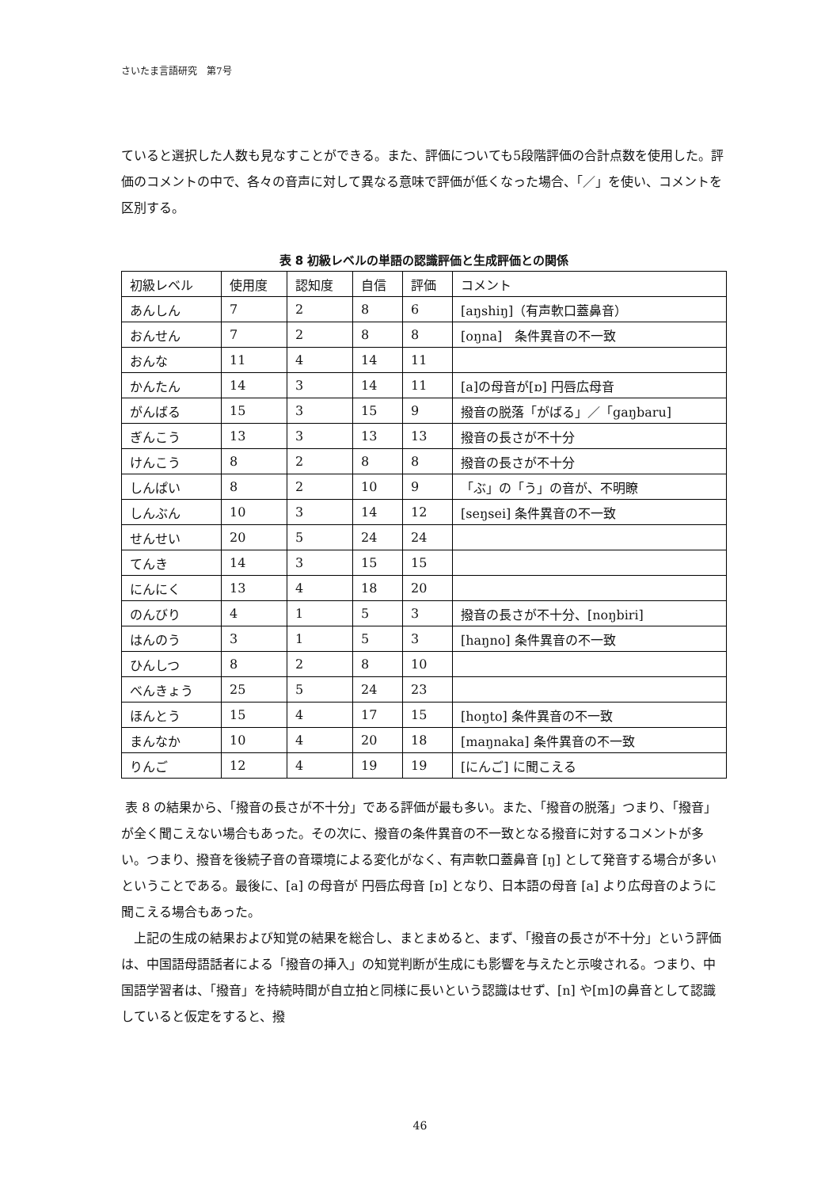さいたま言語研究　第7号
ていると選択した人数も見なすことができる。また、評価についても5段階評価の合計点数を使用した。評価のコメントの中で、各々の音声に対して異なる意味で評価が低くなった場合、「／」を使い、コメントを区別する。
表 8 初級レベルの単語の認識評価と生成評価との関係
| 初級レベル | 使用度 | 認知度 | 自信 | 評価 | コメント |
| あんしん | 7 | 2 | 8 | 6 | [aŋshiŋ]（有声軟口蓋鼻音） |
| おんせん | 7 | 2 | 8 | 8 | [oŋna] 条件異音の不一致 |
| おんな | 11 | 4 | 14 | 11 | |
| かんたん | 14 | 3 | 14 | 11 | [a]の母音が[ɒ] 円唇広母音 |
| がんばる | 15 | 3 | 15 | 9 | 撥音の脱落「がばる」／「gaŋbaru] |
| ぎんこう | 13 | 3 | 13 | 13 | 撥音の長さが不十分 |
| けんこう | 8 | 2 | 8 | 8 | 撥音の長さが不十分 |
| しんぱい | 8 | 2 | 10 | 9 | 「ぶ」の「う」の音が、不明瞭 |
| しんぶん | 10 | 3 | 14 | 12 | [seŋsei] 条件異音の不一致 |
| せんせい | 20 | 5 | 24 | 24 | |
| てんき | 14 | 3 | 15 | 15 | |
| にんにく | 13 | 4 | 18 | 20 | |
| のんびり | 4 | 1 | 5 | 3 | 撥音の長さが不十分、[noŋbiri] |
| はんのう | 3 | 1 | 5 | 3 | [haŋno] 条件異音の不一致 |
| ひんしつ | 8 | 2 | 8 | 10 | |
| べんきょう | 25 | 5 | 24 | 23 | |
| ほんとう | 15 | 4 | 17 | 15 | [hoŋto] 条件異音の不一致 |
| まんなか | 10 | 4 | 20 | 18 | [maŋnaka] 条件異音の不一致 |
| りんご | 12 | 4 | 19 | 19 | [にんご] に聞こえる |
表 8 の結果から、「撥音の長さが不十分」である評価が最も多い。また、「撥音の脱落」つまり、「撥音」が全く聞こえない場合もあった。その次に、撥音の条件異音の不一致となる撥音に対するコメントが多い。つまり、撥音を後続子音の音環境による変化がなく、有声軟口蓋鼻音 [ŋ] として発音する場合が多いということである。最後に、[a] の母音が 円唇広母音 [ɒ] となり、日本語の母音 [a] より広母音のように聞こえる場合もあった。
　上記の生成の結果および知覚の結果を総合し、まとまめると、まず、「撥音の長さが不十分」という評価は、中国語母語話者による「撥音の挿入」の知覚判断が生成にも影響を与えたと示唆される。つまり、中国語学習者は、「撥音」を持続時間が自立拍と同様に長いという認識はせず、[n] や[m]の鼻音として認識していると仮定をすると、撥
46